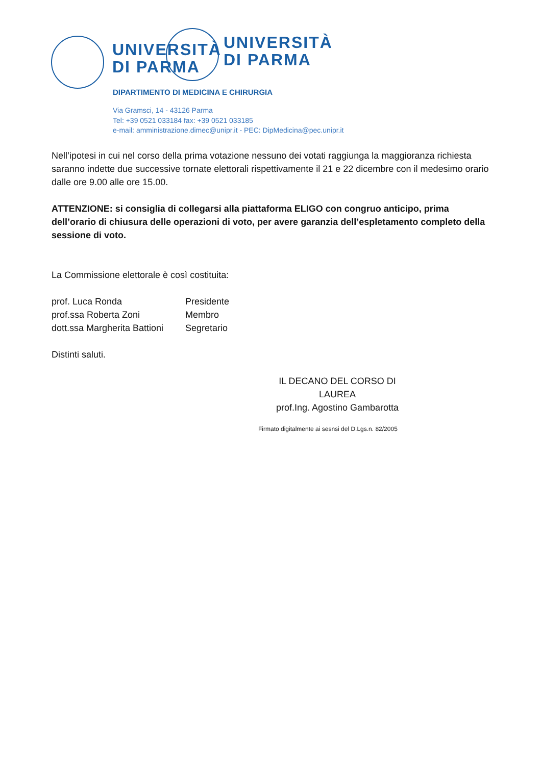UNIVERSITÀ
DI PARMA
UNIVERSITÀ
DI PARMA
DIPARTIMENTO DI MEDICINA E CHIRURGIA
Via Gramsci, 14 - 43126 Parma
Tel: +39 0521 033184 fax: +39 0521 033185
e-mail: amministrazione.dimec@unipr.it - PEC: DipMedicina@pec.unipr.it
Nell’ipotesi in cui nel corso della prima votazione nessuno dei votati raggiunga la maggioranza richiesta saranno indette due successive tornate elettorali rispettivamente il 21 e 22 dicembre con il medesimo orario dalle ore 9.00 alle ore 15.00.
ATTENZIONE: si consiglia di collegarsi alla piattaforma ELIGO con congruo anticipo, prima dell’orario di chiusura delle operazioni di voto, per avere garanzia dell’espletamento completo della sessione di voto.
La Commissione elettorale è così costituita:
prof. Luca Ronda Presidente
prof.ssa Roberta Zoni Membro
dott.ssa Margherita Battioni Segretario
Distinti saluti.
IL DECANO DEL CORSO DI LAUREA
prof.Ing. Agostino Gambarotta
Firmato digitalmente ai sesnsi del D.Lgs.n. 82/2005